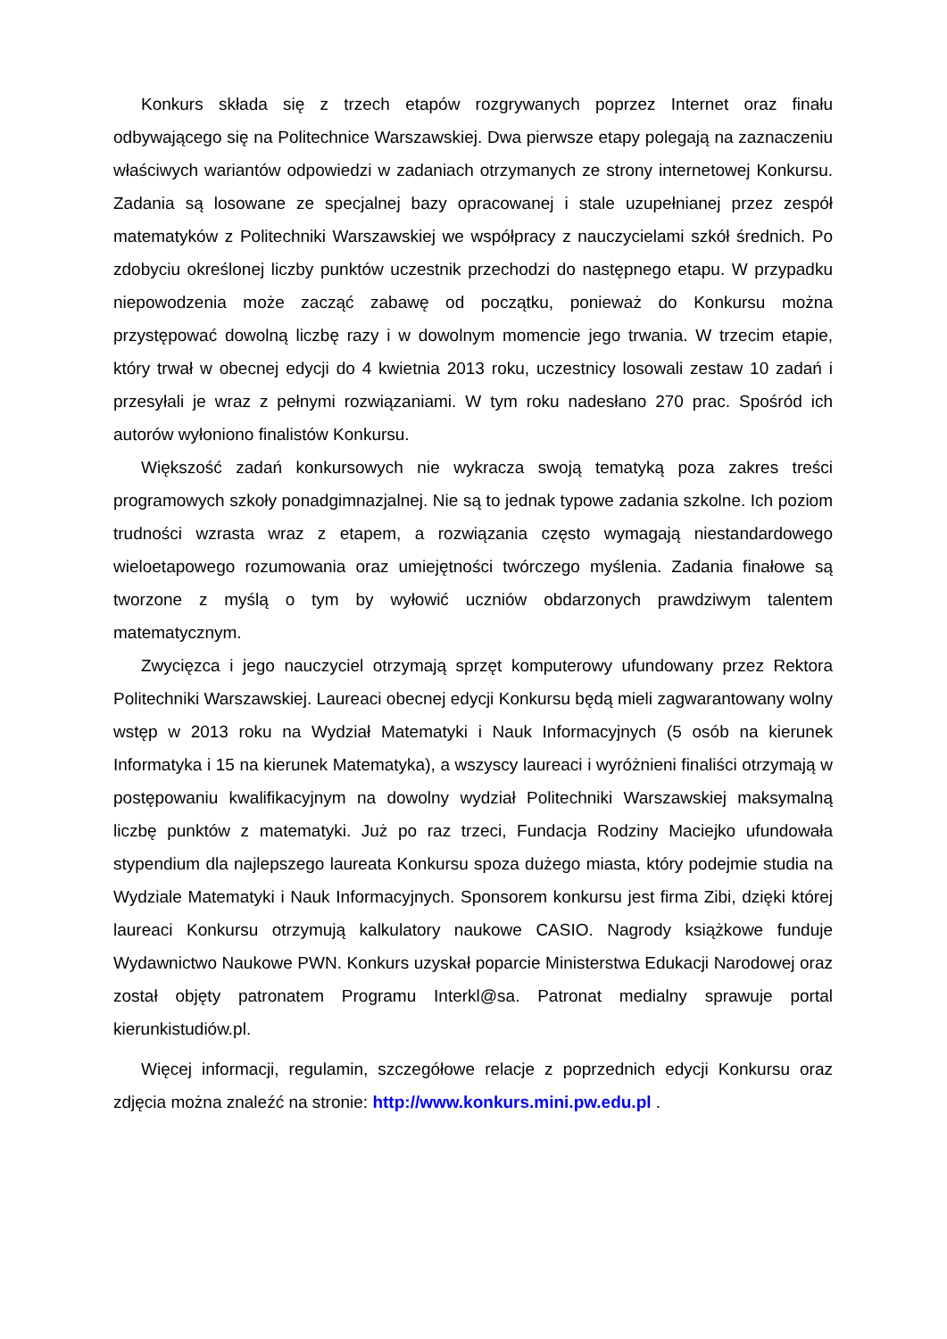Konkurs składa się z trzech etapów rozgrywanych poprzez Internet oraz finału odbywającego się na Politechnice Warszawskiej. Dwa pierwsze etapy polegają na zaznaczeniu właściwych wariantów odpowiedzi w zadaniach otrzymanych ze strony internetowej Konkursu. Zadania są losowane ze specjalnej bazy opracowanej i stale uzupełnianej przez zespół matematyków z Politechniki Warszawskiej we współpracy z nauczycielami szkół średnich. Po zdobyciu określonej liczby punktów uczestnik przechodzi do następnego etapu. W przypadku niepowodzenia może zacząć zabawę od początku, ponieważ do Konkursu można przystępować dowolną liczbę razy i w dowolnym momencie jego trwania. W trzecim etapie, który trwał w obecnej edycji do 4 kwietnia 2013 roku, uczestnicy losowali zestaw 10 zadań i przesyłali je wraz z pełnymi rozwiązaniami. W tym roku nadesłano 270 prac. Spośród ich autorów wyłoniono finalistów Konkursu.
Większość zadań konkursowych nie wykracza swoją tematyką poza zakres treści programowych szkoły ponadgimnazjalnej. Nie są to jednak typowe zadania szkolne. Ich poziom trudności wzrasta wraz z etapem, a rozwiązania często wymagają niestandardowego wieloetapowego rozumowania oraz umiejętności twórczego myślenia. Zadania finałowe są tworzone z myślą o tym by wyłowić uczniów obdarzonych prawdziwym talentem matematycznym.
Zwycięzca i jego nauczyciel otrzymają sprzęt komputerowy ufundowany przez Rektora Politechniki Warszawskiej. Laureaci obecnej edycji Konkursu będą mieli zagwarantowany wolny wstęp w 2013 roku na Wydział Matematyki i Nauk Informacyjnych (5 osób na kierunek Informatyka i 15 na kierunek Matematyka), a wszyscy laureaci i wyróżnieni finaliści otrzymają w postępowaniu kwalifikacyjnym na dowolny wydział Politechniki Warszawskiej maksymalną liczbę punktów z matematyki. Już po raz trzeci, Fundacja Rodziny Maciejko ufundowała stypendium dla najlepszego laureata Konkursu spoza dużego miasta, który podejmie studia na Wydziale Matematyki i Nauk Informacyjnych. Sponsorem konkursu jest firma Zibi, dzięki której laureaci Konkursu otrzymują kalkulatory naukowe CASIO. Nagrody książkowe funduje Wydawnictwo Naukowe PWN. Konkurs uzyskał poparcie Ministerstwa Edukacji Narodowej oraz został objęty patronatem Programu Interkl@sa. Patronat medialny sprawuje portal kierunkistudiów.pl.
Więcej informacji, regulamin, szczegółowe relacje z poprzednich edycji Konkursu oraz zdjęcia można znaleźć na stronie: http://www.konkurs.mini.pw.edu.pl .